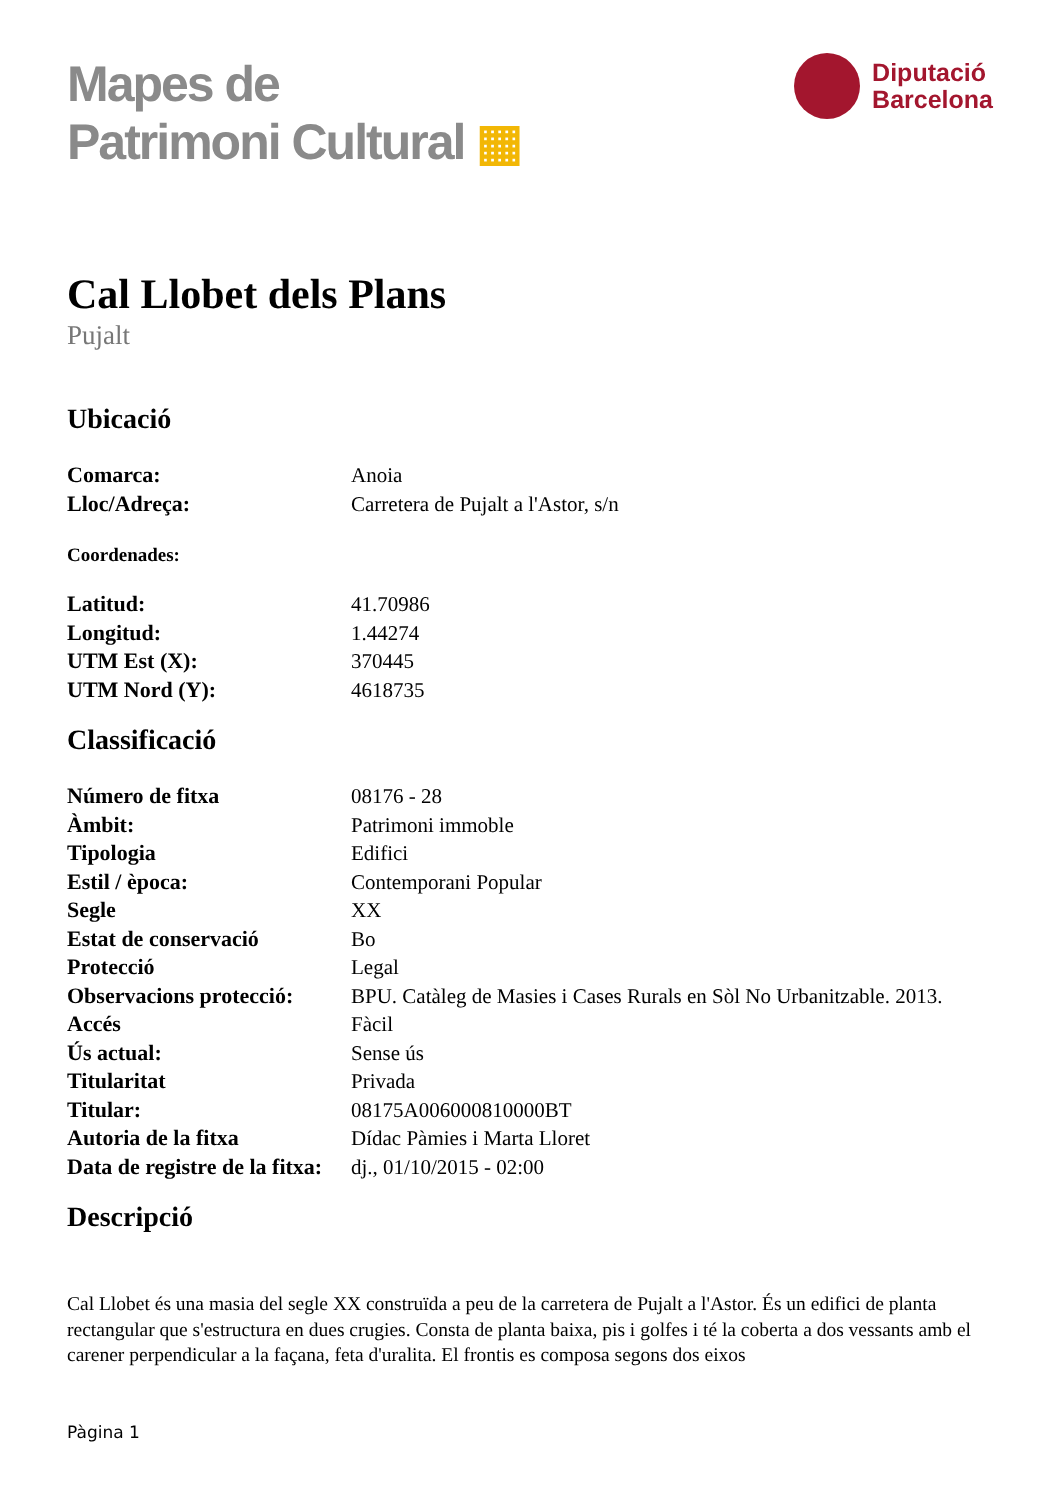Mapes de
Patrimoni Cultural ▦
Diputació
Barcelona
Cal Llobet dels Plans
Pujalt
Ubicació
| Comarca: | Anoia |
| Lloc/Adreça: | Carretera de Pujalt a l'Astor, s/n |
Coordenades:
| Latitud: | 41.70986 |
| Longitud: | 1.44274 |
| UTM Est (X): | 370445 |
| UTM Nord (Y): | 4618735 |
Classificació
| Número de fitxa | 08176 - 28 |
| Àmbit: | Patrimoni immoble |
| Tipologia | Edifici |
| Estil / època: | Contemporani Popular |
| Segle | XX |
| Estat de conservació | Bo |
| Protecció | Legal |
| Observacions protecció: | BPU. Catàleg de Masies i Cases Rurals en Sòl No Urbanitzable. 2013. |
| Accés | Fàcil |
| Ús actual: | Sense ús |
| Titularitat | Privada |
| Titular: | 08175A006000810000BT |
| Autoria de la fitxa | Dídac Pàmies i Marta Lloret |
| Data de registre de la fitxa: | dj., 01/10/2015 - 02:00 |
Descripció
Cal Llobet és una masia del segle XX construïda a peu de la carretera de Pujalt a l'Astor. És un edifici de planta rectangular que s'estructura en dues crugies. Consta de planta baixa, pis i golfes i té la coberta a dos vessants amb el carener perpendicular a la façana, feta d'uralita. El frontis es composa segons dos eixos
Pàgina 1